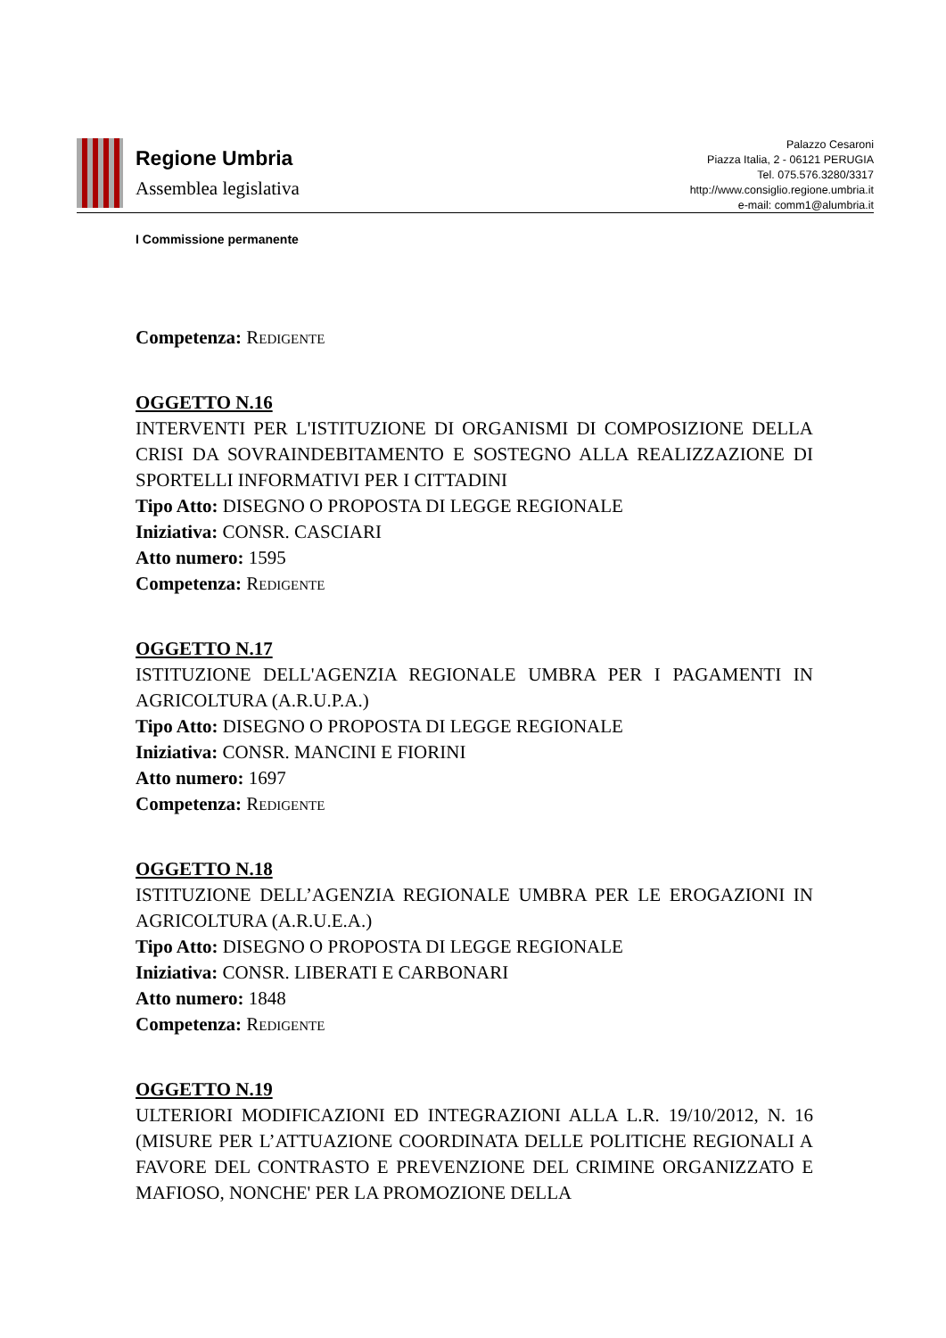Regione Umbria
Assemblea legislativa
Palazzo Cesaroni
Piazza Italia, 2 - 06121 PERUGIA
Tel. 075.576.3280/3317
http://www.consiglio.regione.umbria.it
e-mail: comm1@alumbria.it
I Commissione permanente
Competenza: Redigente
OGGETTO N.16
INTERVENTI PER L'ISTITUZIONE DI ORGANISMI DI COMPOSIZIONE DELLA CRISI DA SOVRAINDEBITAMENTO E SOSTEGNO ALLA REALIZZAZIONE DI SPORTELLI INFORMATIVI PER I CITTADINI
Tipo Atto: DISEGNO O PROPOSTA DI LEGGE REGIONALE
Iniziativa: CONSR. CASCIARI
Atto numero: 1595
Competenza: Redigente
OGGETTO N.17
ISTITUZIONE DELL'AGENZIA REGIONALE UMBRA PER I PAGAMENTI IN AGRICOLTURA (A.R.U.P.A.)
Tipo Atto: DISEGNO O PROPOSTA DI LEGGE REGIONALE
Iniziativa: CONSR. MANCINI E FIORINI
Atto numero: 1697
Competenza: Redigente
OGGETTO N.18
ISTITUZIONE DELL’AGENZIA REGIONALE UMBRA PER LE EROGAZIONI IN AGRICOLTURA (A.R.U.E.A.)
Tipo Atto: DISEGNO O PROPOSTA DI LEGGE REGIONALE
Iniziativa: CONSR. LIBERATI E CARBONARI
Atto numero: 1848
Competenza: Redigente
OGGETTO N.19
ULTERIORI MODIFICAZIONI ED INTEGRAZIONI ALLA L.R. 19/10/2012, N. 16 (MISURE PER L’ATTUAZIONE COORDINATA DELLE POLITICHE REGIONALI A FAVORE DEL CONTRASTO E PREVENZIONE DEL CRIMINE ORGANIZZATO E MAFIOSO, NONCHE' PER LA PROMOZIONE DELLA